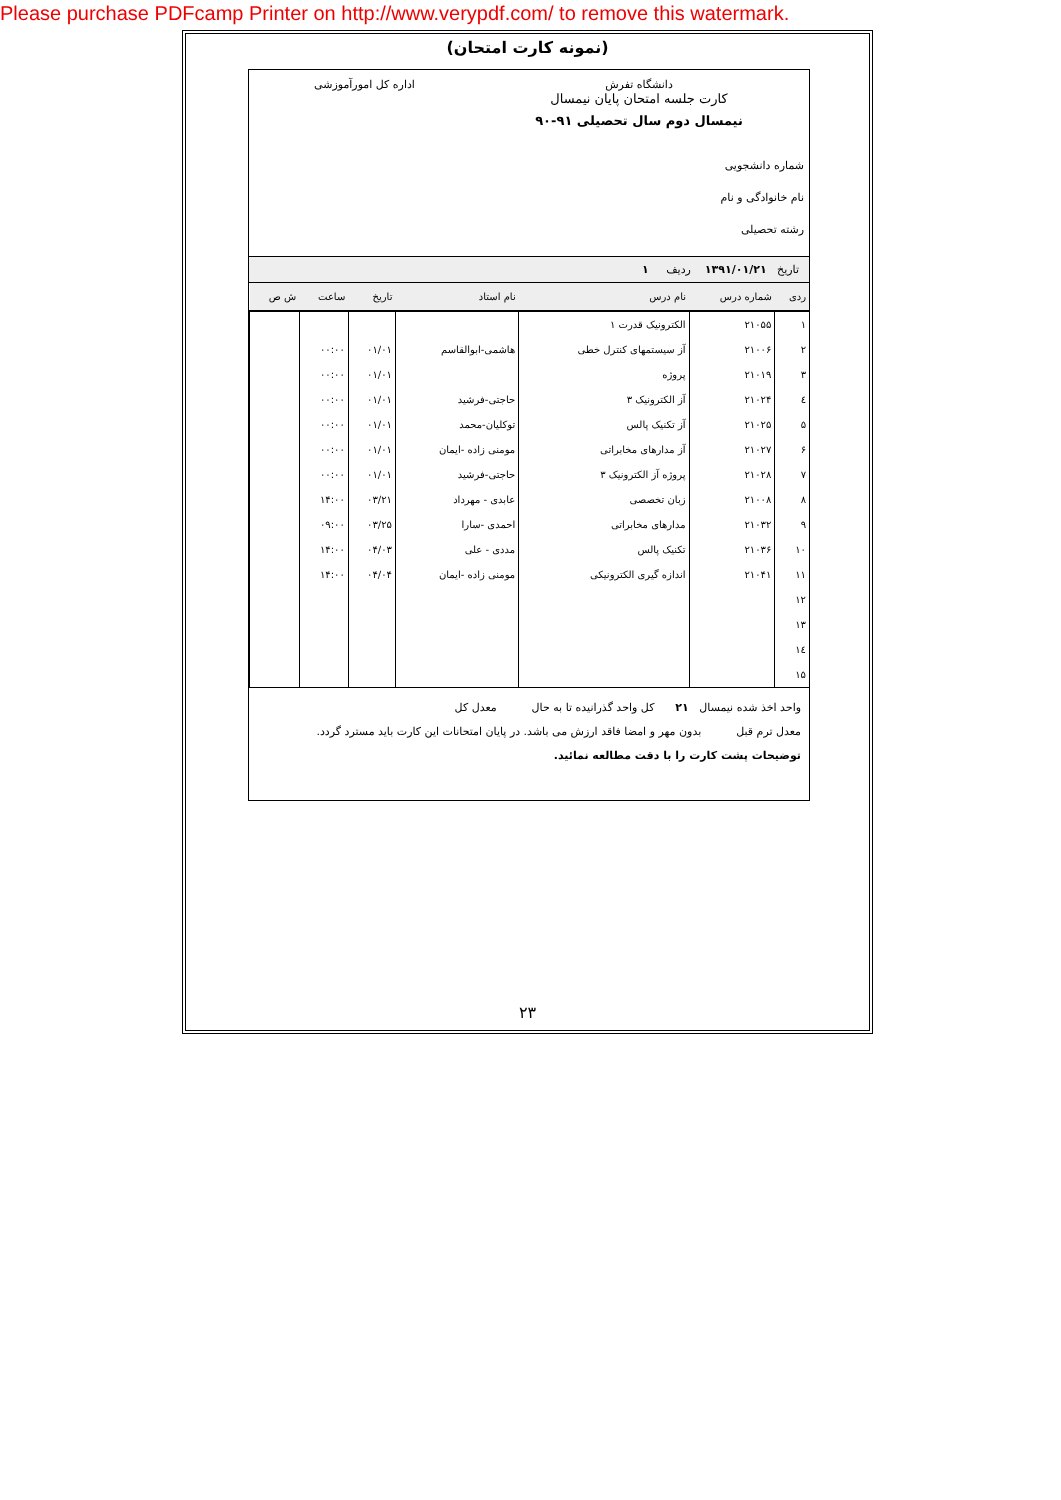Please purchase PDFcamp Printer on http://www.verypdf.com/ to remove this watermark.
(نمونه کارت امتحان)
دانشگاه تفرش
کارت جلسه امتحان پایان نیمسال
نیمسال دوم سال تحصیلی ۹۱-۹۰
اداره کل امورآموزشی
شماره دانشجویی
نام خانوادگی و نام
رشته تحصیلی
تاریخ ۱۳۹۱/۰۱/۲۱ ردیف ۱
| ردی | شماره درس | نام درس | نام استاد | تاریخ | ساعت | ش ص |
| --- | --- | --- | --- | --- | --- | --- |
| ۱ | ۲۱۰۵۵ | الکترونیک قدرت ۱ | | | | |
| ۲ | ۲۱۰۰۶ | آز سیستمهای کنترل خطی | هاشمی-ابوالقاسم | ۰۱/۰۱ | ۰۰:۰۰ | |
| ۳ | ۲۱۰۱۹ | پروژه | | ۰۱/۰۱ | ۰۰:۰۰ | |
| ٤ | ۲۱۰۲۴ | آز الکترونیک ۳ | حاجتی-فرشید | ۰۱/۰۱ | ۰۰:۰۰ | |
| ۵ | ۲۱۰۲۵ | آز تکنیک پالس | توکلیان-محمد | ۰۱/۰۱ | ۰۰:۰۰ | |
| ۶ | ۲۱۰۲۷ | آز مدارهای مخابراتی | مومنی زاده -ایمان | ۰۱/۰۱ | ۰۰:۰۰ | |
| ۷ | ۲۱۰۲۸ | پروژه آز الکترونیک ۳ | حاجتی-فرشید | ۰۱/۰۱ | ۰۰:۰۰ | |
| ۸ | ۲۱۰۰۸ | زبان تخصصی | عابدی - مهرداد | ۰۳/۲۱ | ۱۴:۰۰ | |
| ۹ | ۲۱۰۳۲ | مدارهای مخابراتی | احمدی -سارا | ۰۳/۲۵ | ۰۹:۰۰ | |
| ۱۰ | ۲۱۰۳۶ | تکنیک پالس | مددی - علی | ۰۴/۰۳ | ۱۴:۰۰ | |
| ۱۱ | ۲۱۰۴۱ | اندازه گیری الکترونیکی | مومنی زاده -ایمان | ۰۴/۰۴ | ۱۴:۰۰ | |
| ۱۲ | | | | | | |
| ۱۳ | | | | | | |
| ١٤ | | | | | | |
| ۱۵ | | | | | | |
واحد اخذ شده نیمسال ۲۱ کل واحد گذرانیده تا به حال معدل کل
معدل ترم قبل بدون مهر و امضا فاقد ارزش می باشد. در پایان امتحانات این کارت باید مسترد گردد.
توضیحات پشت کارت را با دقت مطالعه نمائید.
۲۳